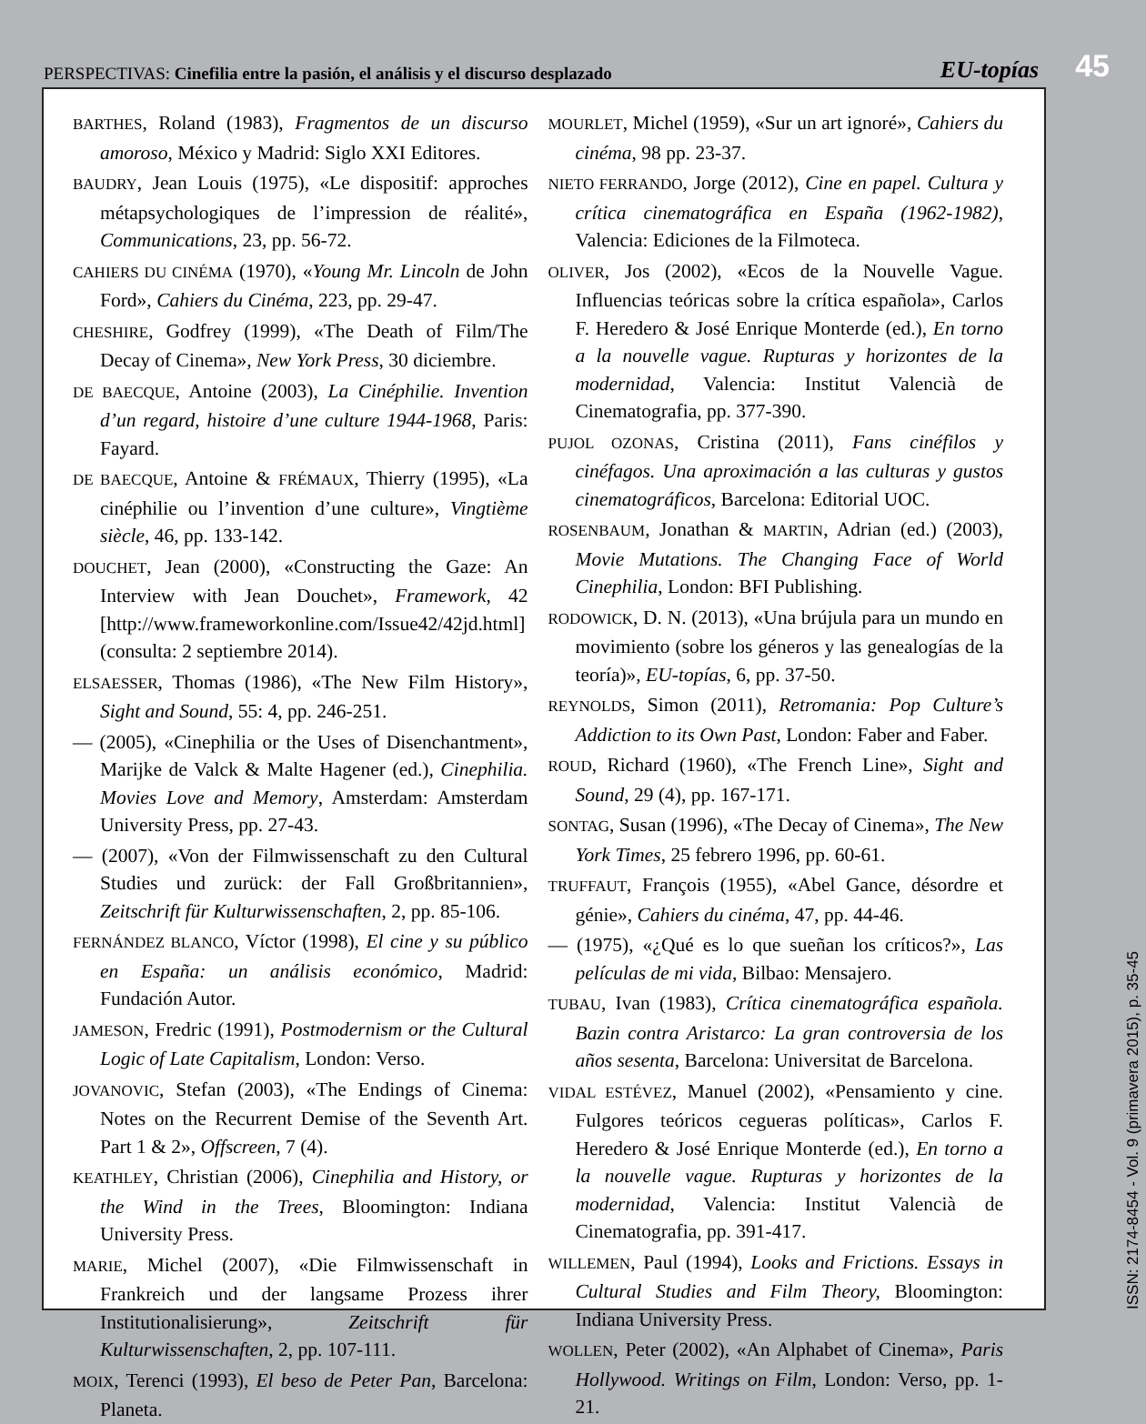PERSPECTIVAS: Cinefilia entre la pasión, el análisis y el discurso desplazado
EU-topías
45
BARTHES, Roland (1983), Fragmentos de un discurso amoroso, México y Madrid: Siglo XXI Editores.
BAUDRY, Jean Louis (1975), «Le dispositif: approches métapsychologiques de l’impression de réalité», Communications, 23, pp. 56-72.
CAHIERS DU CINÉMA (1970), «Young Mr. Lincoln de John Ford», Cahiers du Cinéma, 223, pp. 29-47.
CHESHIRE, Godfrey (1999), «The Death of Film/The Decay of Cinema», New York Press, 30 diciembre.
DE BAECQUE, Antoine (2003), La Cinéphilie. Invention d’un regard, histoire d’une culture 1944-1968, Paris: Fayard.
DE BAECQUE, Antoine & FRÉMAUX, Thierry (1995), «La cinéphilie ou l’invention d’une culture», Vingtième siècle, 46, pp. 133-142.
DOUCHET, Jean (2000), «Constructing the Gaze: An Interview with Jean Douchet», Framework, 42 [http://www.frameworkonline.com/Issue42/42jd.html] (consulta: 2 septiembre 2014).
ELSAESSER, Thomas (1986), «The New Film History», Sight and Sound, 55: 4, pp. 246-251.
— (2005), «Cinephilia or the Uses of Disenchantment», Marijke de Valck & Malte Hagener (ed.), Cinephilia. Movies Love and Memory, Amsterdam: Amsterdam University Press, pp. 27-43.
— (2007), «Von der Filmwissenschaft zu den Cultural Studies und zurück: der Fall Großbritannien», Zeitschrift für Kulturwissenschaften, 2, pp. 85-106.
FERNÁNDEZ BLANCO, Víctor (1998), El cine y su público en España: un análisis económico, Madrid: Fundación Autor.
JAMESON, Fredric (1991), Postmodernism or the Cultural Logic of Late Capitalism, London: Verso.
JOVANOVIC, Stefan (2003), «The Endings of Cinema: Notes on the Recurrent Demise of the Seventh Art. Part 1 & 2», Offscreen, 7 (4).
KEATHLEY, Christian (2006), Cinephilia and History, or the Wind in the Trees, Bloomington: Indiana University Press.
MARIE, Michel (2007), «Die Filmwissenschaft in Frankreich und der langsame Prozess ihrer Institutionalisierung», Zeitschrift für Kulturwissenschaften, 2, pp. 107-111.
MOIX, Terenci (1993), El beso de Peter Pan, Barcelona: Planeta.
MOURLET, Michel (1959), «Sur un art ignoré», Cahiers du cinéma, 98 pp. 23-37.
NIETO FERRANDO, Jorge (2012), Cine en papel. Cultura y crítica cinematográfica en España (1962-1982), Valencia: Ediciones de la Filmoteca.
OLIVER, Jos (2002), «Ecos de la Nouvelle Vague. Influencias teóricas sobre la crítica española», Carlos F. Heredero & José Enrique Monterde (ed.), En torno a la nouvelle vague. Rupturas y horizontes de la modernidad, Valencia: Institut Valencià de Cinematografia, pp. 377-390.
PUJOL OZONAS, Cristina (2011), Fans cinéfilos y cinéfagos. Una aproximación a las culturas y gustos cinematográficos, Barcelona: Editorial UOC.
ROSENBAUM, Jonathan & MARTIN, Adrian (ed.) (2003), Movie Mutations. The Changing Face of World Cinephilia, London: BFI Publishing.
RODOWICK, D. N. (2013), «Una brújula para un mundo en movimiento (sobre los géneros y las genealogías de la teoría)», EU-topías, 6, pp. 37-50.
REYNOLDS, Simon (2011), Retromania: Pop Culture’s Addiction to its Own Past, London: Faber and Faber.
ROUD, Richard (1960), «The French Line», Sight and Sound, 29 (4), pp. 167-171.
SONTAG, Susan (1996), «The Decay of Cinema», The New York Times, 25 febrero 1996, pp. 60-61.
TRUFFAUT, François (1955), «Abel Gance, désordre et génie», Cahiers du cinéma, 47, pp. 44-46.
— (1975), «¿Qué es lo que sueñan los críticos?», Las películas de mi vida, Bilbao: Mensajero.
TUBAU, Ivan (1983), Crítica cinematográfica española. Bazin contra Aristarco: La gran controversia de los años sesenta, Barcelona: Universitat de Barcelona.
VIDAL ESTÉVEZ, Manuel (2002), «Pensamiento y cine. Fulgores teóricos cegueras políticas», Carlos F. Heredero & José Enrique Monterde (ed.), En torno a la nouvelle vague. Rupturas y horizontes de la modernidad, Valencia: Institut Valencià de Cinematografia, pp. 391-417.
WILLEMEN, Paul (1994), Looks and Frictions. Essays in Cultural Studies and Film Theory, Bloomington: Indiana University Press.
WOLLEN, Peter (2002), «An Alphabet of Cinema», Paris Hollywood. Writings on Film, London: Verso, pp. 1-21.
ISSN: 2174-8454 - Vol. 9 (primavera 2015), p. 35-45